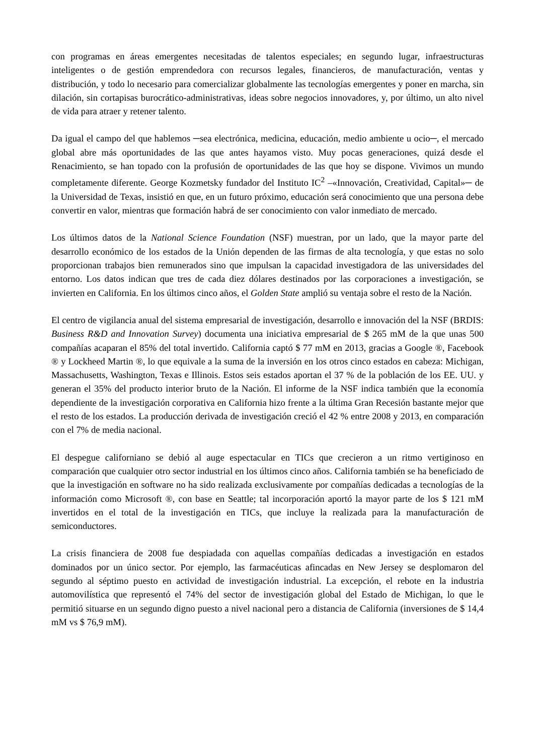con programas en áreas emergentes necesitadas de talentos especiales; en segundo lugar, infraestructuras inteligentes o de gestión emprendedora con recursos legales, financieros, de manufacturación, ventas y distribución, y todo lo necesario para comercializar globalmente las tecnologías emergentes y poner en marcha, sin dilación, sin cortapisas burocrático-administrativas, ideas sobre negocios innovadores, y, por último, un alto nivel de vida para atraer y retener talento.
Da igual el campo del que hablemos ─sea electrónica, medicina, educación, medio ambiente u ocio─, el mercado global abre más oportunidades de las que antes hayamos visto. Muy pocas generaciones, quizá desde el Renacimiento, se han topado con la profusión de oportunidades de las que hoy se dispone. Vivimos un mundo completamente diferente. George Kozmetsky fundador del Instituto IC<sup>2</sup> –«Innovación, Creatividad, Capital»─ de la Universidad de Texas, insistió en que, en un futuro próximo, educación será conocimiento que una persona debe convertir en valor, mientras que formación habrá de ser conocimiento con valor inmediato de mercado.
Los últimos datos de la National Science Foundation (NSF) muestran, por un lado, que la mayor parte del desarrollo económico de los estados de la Unión dependen de las firmas de alta tecnología, y que estas no solo proporcionan trabajos bien remunerados sino que impulsan la capacidad investigadora de las universidades del entorno. Los datos indican que tres de cada diez dólares destinados por las corporaciones a investigación, se invierten en California. En los últimos cinco años, el Golden State amplió su ventaja sobre el resto de la Nación.
El centro de vigilancia anual del sistema empresarial de investigación, desarrollo e innovación del la NSF (BRDIS: Business R&D and Innovation Survey) documenta una iniciativa empresarial de $ 265 mM de la que unas 500 compañías acaparan el 85% del total invertido. California captó $ 77 mM en 2013, gracias a Google ®, Facebook ® y Lockheed Martin ®, lo que equivale a la suma de la inversión en los otros cinco estados en cabeza: Michigan, Massachusetts, Washington, Texas e Illinois. Estos seis estados aportan el 37 % de la población de los EE. UU. y generan el 35% del producto interior bruto de la Nación. El informe de la NSF indica también que la economía dependiente de la investigación corporativa en California hizo frente a la última Gran Recesión bastante mejor que el resto de los estados. La producción derivada de investigación creció el 42 % entre 2008 y 2013, en comparación con el 7% de media nacional.
El despegue californiano se debió al auge espectacular en TICs que crecieron a un ritmo vertiginoso en comparación que cualquier otro sector industrial en los últimos cinco años. California también se ha beneficiado de que la investigación en software no ha sido realizada exclusivamente por compañías dedicadas a tecnologías de la información como Microsoft ®, con base en Seattle; tal incorporación aportó la mayor parte de los $ 121 mM invertidos en el total de la investigación en TICs, que incluye la realizada para la manufacturación de semiconductores.
La crisis financiera de 2008 fue despiadada con aquellas compañías dedicadas a investigación en estados dominados por un único sector. Por ejemplo, las farmacéuticas afincadas en New Jersey se desplomaron del segundo al séptimo puesto en actividad de investigación industrial. La excepción, el rebote en la industria automovilística que representó el 74% del sector de investigación global del Estado de Michigan, lo que le permitió situarse en un segundo digno puesto a nivel nacional pero a distancia de California (inversiones de $ 14,4 mM vs $ 76,9 mM).